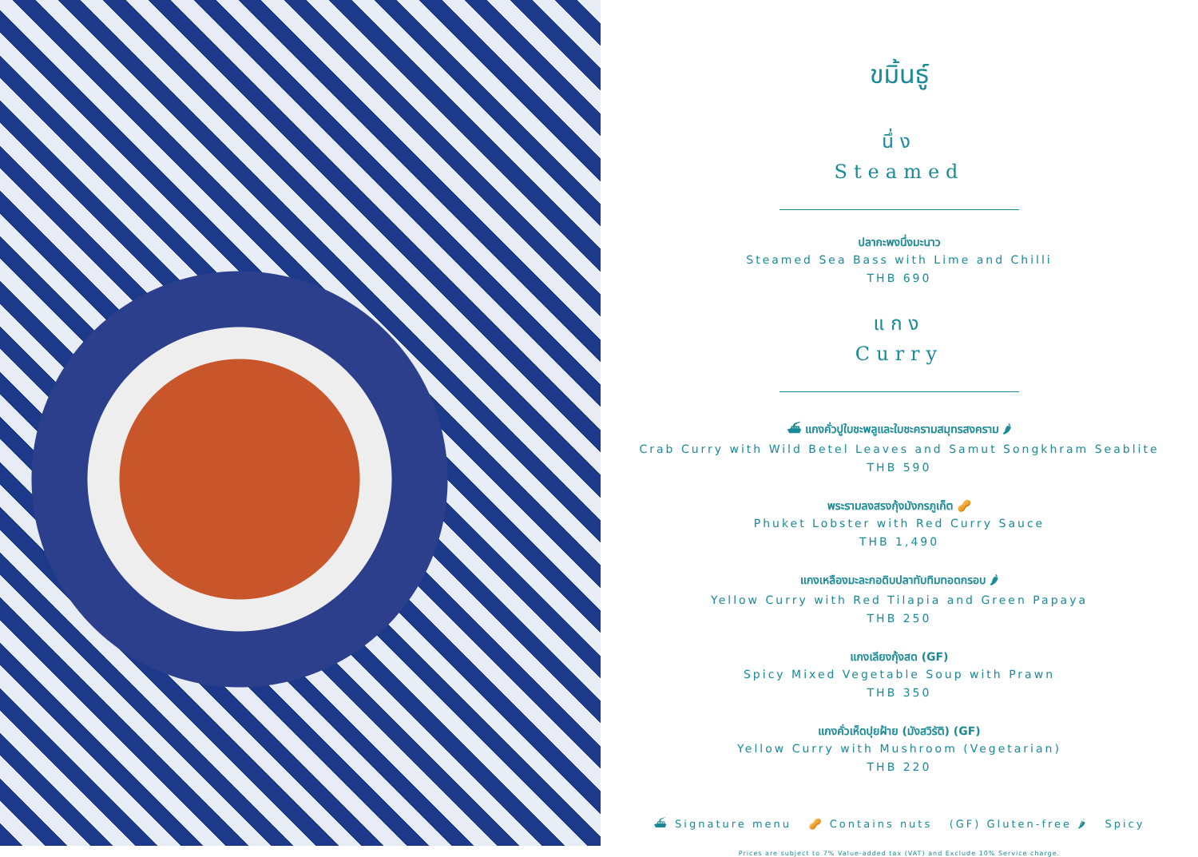ขมิ้นธู์
นึ่ง
Steamed
ปลากะพงนึ่งมะนาว
Steamed Sea Bass with Lime and Chilli
THB 690
แกง
Curry
⛴ แกงคั่วปูใบชะพลูและใบชะครามสมุทรสงคราม 🌶
Crab Curry with Wild Betel Leaves and Samut Songkhram Seablite
THB 590
พระรามลงสรงกุ้งมังกรภูเก็ต 🥜
Phuket Lobster with Red Curry Sauce
THB 1,490
แกงเหลืองมะละกอดิบปลาทับทิมทอดกรอบ 🌶
Yellow Curry with Red Tilapia and Green Papaya
THB 250
แกงเลียงกุ้งสด (GF)
Spicy Mixed Vegetable Soup with Prawn
THB 350
แกงคั่วเห็ดปุยฝ้าย (มังสวิรัติ) (GF)
Yellow Curry with Mushroom (Vegetarian)
THB 220
⛴ Signature menu 🥜 Contains nuts (GF) Gluten-free 🌶 Spicy
Prices are subject to 7% Value-added tax (VAT) and Exclude 10% Service charge.